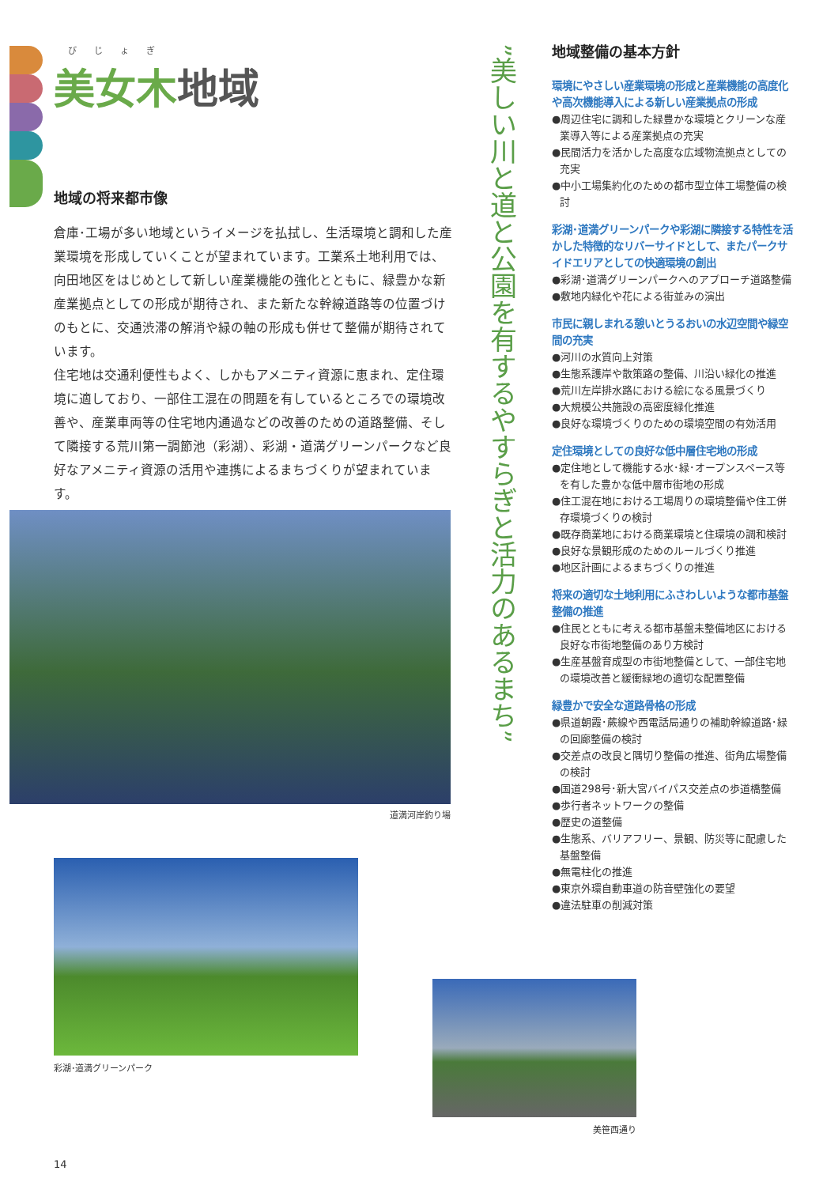びじょぎ
美女木地域
地域の将来都市像
倉庫･工場が多い地域というイメージを払拭し、生活環境と調和した産業環境を形成していくことが望まれています。工業系土地利用では、向田地区をはじめとして新しい産業機能の強化とともに、緑豊かな新産業拠点としての形成が期待され、また新たな幹線道路等の位置づけのもとに、交通渋滞の解消や緑の軸の形成も併せて整備が期待されています。
住宅地は交通利便性もよく、しかもアメニティ資源に恵まれ、定住環境に適しており、一部住工混在の問題を有しているところでの環境改善や、産業車両等の住宅地内通過などの改善のための道路整備、そして隣接する荒川第一調節池（彩湖）、彩湖・道満グリーンパークなど良好なアメニティ資源の活用や連携によるまちづくりが望まれています。
道満河岸釣り場
彩湖･道満グリーンパーク
美笹西通り
”美しい川と道と公園を有するやすらぎと活力のあるまち”
地域整備の基本方針
環境にやさしい産業環境の形成と産業機能の高度化や高次機能導入による新しい産業拠点の形成
●周辺住宅に調和した緑豊かな環境とクリーンな産業導入等による産業拠点の充実
●民間活力を活かした高度な広域物流拠点としての充実
●中小工場集約化のための都市型立体工場整備の検討
彩湖･道満グリーンパークや彩湖に隣接する特性を活かした特徴的なリバーサイドとして、またパークサイドエリアとしての快適環境の創出
●彩湖･道満グリーンパークへのアプローチ道路整備
●敷地内緑化や花による街並みの演出
市民に親しまれる憩いとうるおいの水辺空間や緑空間の充実
●河川の水質向上対策
●生態系護岸や散策路の整備、川沿い緑化の推進
●荒川左岸排水路における絵になる風景づくり
●大規模公共施設の高密度緑化推進
●良好な環境づくりのための環境空間の有効活用
定住環境としての良好な低中層住宅地の形成
●定住地として機能する水･緑･オープンスペース等を有した豊かな低中層市街地の形成
●住工混在地における工場周りの環境整備や住工併存環境づくりの検討
●既存商業地における商業環境と住環境の調和検討
●良好な景観形成のためのルールづくり推進
●地区計画によるまちづくりの推進
将来の適切な土地利用にふさわしいような都市基盤整備の推進
●住民とともに考える都市基盤未整備地区における良好な市街地整備のあり方検討
●生産基盤育成型の市街地整備として、一部住宅地の環境改善と緩衝緑地の適切な配置整備
緑豊かで安全な道路骨格の形成
●県道朝霞･蕨線や西電話局通りの補助幹線道路･緑の回廊整備の検討
●交差点の改良と隅切り整備の推進、街角広場整備の検討
●国道298号･新大宮バイパス交差点の歩道橋整備
●歩行者ネットワークの整備
●歴史の道整備
●生態系、バリアフリー、景観、防災等に配慮した基盤整備
●無電柱化の推進
●東京外環自動車道の防音壁強化の要望
●違法駐車の削減対策
14